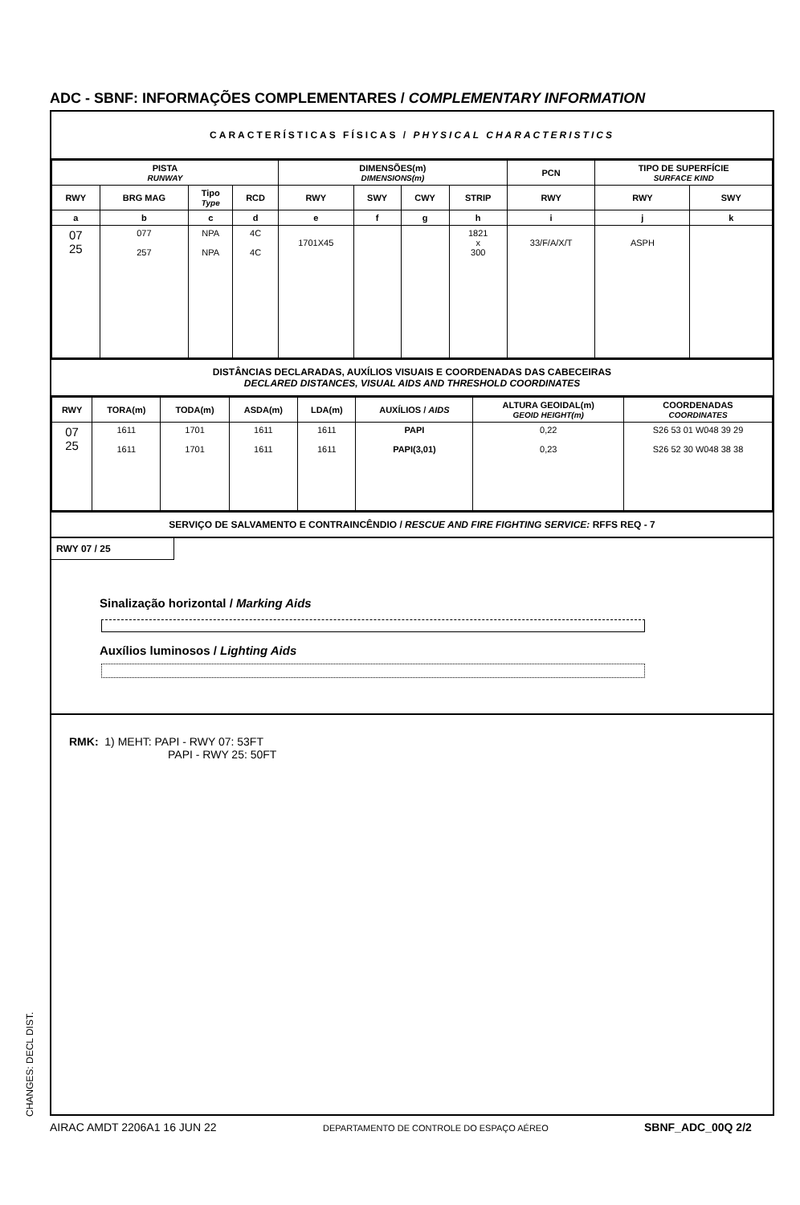ADC - SBNF: INFORMAÇÕES COMPLEMENTARES / COMPLEMENTARY INFORMATION
CARACTERÍSTICAS FÍSICAS / PHYSICAL CHARACTERISTICS
| PISTA RUNWAY | | | | DIMENSÕES(m) DIMENSIONS(m) | | | | PCN | TIPO DE SUPERFÍCIE SURFACE KIND | |
| --- | --- | --- | --- | --- | --- | --- | --- | --- | --- | --- |
| RWY | BRG MAG | Tipo Type | RCD | RWY | SWY | CWY | STRIP | RWY | RWY | SWY |
| a | b | c | d | e | f | g | h | i | j | k |
| 07 25 | 077 257 | NPA NPA | 4C 4C | 1701X45 | | | 1821 x 300 | 33/F/A/X/T | ASPH | |
DISTÂNCIAS DECLARADAS, AUXÍLIOS VISUAIS E COORDENADAS DAS CABECEIRAS
DECLARED DISTANCES, VISUAL AIDS AND THRESHOLD COORDINATES
| RWY | TORA(m) | TODA(m) | ASDA(m) | LDA(m) | AUXÍLIOS / AIDS | ALTURA GEOIDAL(m) GEOID HEIGHT(m) | COORDENADAS COORDINATES |
| --- | --- | --- | --- | --- | --- | --- | --- |
| 07 25 | 1611 1611 | 1701 1701 | 1611 1611 | 1611 1611 | PAPI PAPI(3,01) | 0,22 0,23 | S26 53 01 W048 39 29 S26 52 30 W048 38 38 |
SERVIÇO DE SALVAMENTO E CONTRAINCÊNDIO / RESCUE AND FIRE FIGHTING SERVICE: RFFS REQ - 7
RWY 07 / 25
Sinalização horizontal / Marking Aids
Auxílios luminosos / Lighting Aids
RMK: 1) MEHT: PAPI - RWY 07: 53FT
PAPI - RWY 25: 50FT
CHANGES: DECL DIST. AIRAC AMDT 2206A1 16 JUN 22
DEPARTAMENTO DE CONTROLE DO ESPAÇO AÉREO
SBNF_ADC_00Q 2/2